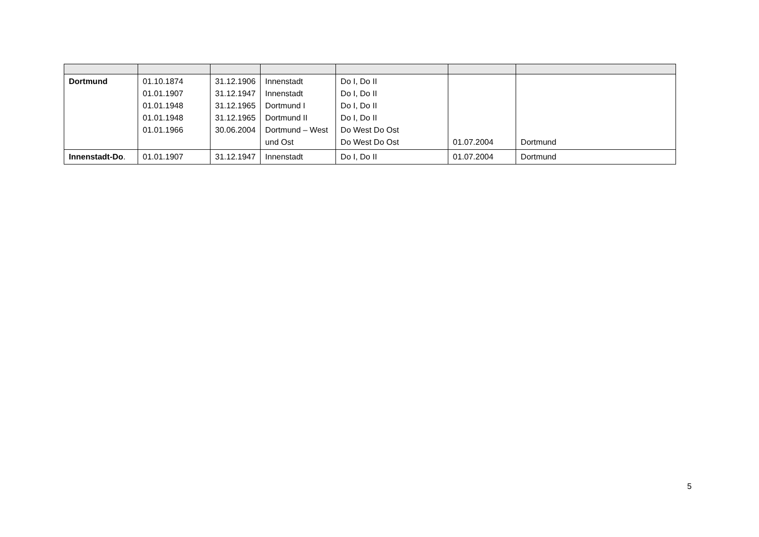| Dortmund | 01.10.1874 01.01.1907 01.01.1948 01.01.1948 01.01.1966 | 31.12.1906 31.12.1947 31.12.1965 31.12.1965 30.06.2004 | Innenstadt Innenstadt Dortmund I Dortmund II Dortmund – West und Ost | Do I, Do II Do I, Do II Do I, Do II Do I, Do II Do West Do Ost Do West Do Ost | 01.07.2004 | Dortmund |
| Innenstadt-Do . | 01.01.1907 | 31.12.1947 | Innenstadt | Do I, Do II | 01.07.2004 | Dortmund |
5